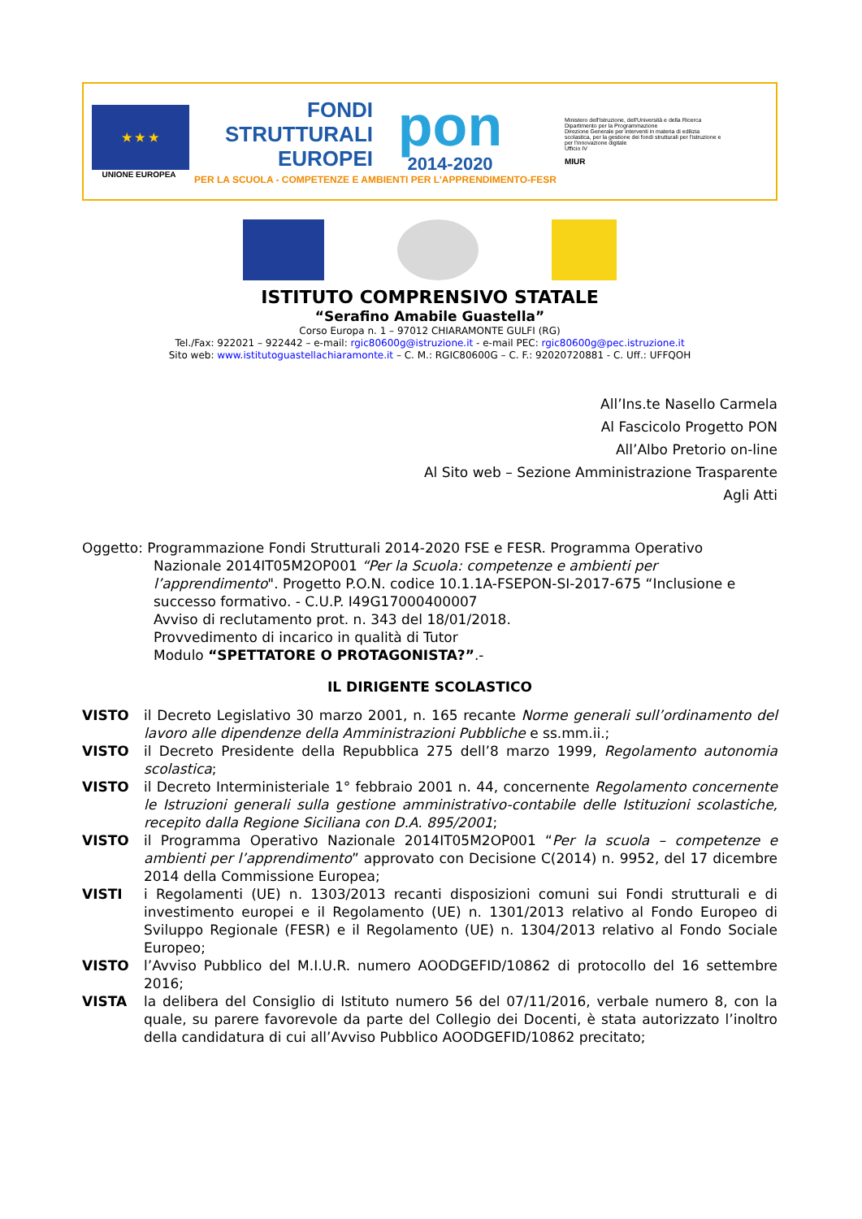★ ★ ★
UNIONE EUROPEA
FONDI
STRUTTURALI
EUROPEI
pon
2014-2020
PER LA SCUOLA - COMPETENZE E AMBIENTI PER L'APPRENDIMENTO-FESR
Ministero dell'Istruzione, dell'Università e della Ricerca
Dipartimento per la Programmazione
Direzione Generale per interventi in materia di edilizia scolastica, per la gestione dei fondi strutturali per l'istruzione e per l'innovazione digitale
Ufficio IV
MIUR
ISTITUTO COMPRENSIVO STATALE
“Serafino Amabile Guastella”
Corso Europa n. 1 – 97012 CHIARAMONTE GULFI (RG)
Tel./Fax: 922021 – 922442 – e-mail: rgic80600g@istruzione.it - e-mail PEC: rgic80600g@pec.istruzione.it
Sito web: www.istitutoguastellachiaramonte.it – C. M.: RGIC80600G – C. F.: 92020720881 - C. Uff.: UFFQOH
All’Ins.te Nasello Carmela
Al Fascicolo Progetto PON
All’Albo Pretorio on-line
Al Sito web – Sezione Amministrazione Trasparente
Agli Atti
Oggetto: Programmazione Fondi Strutturali 2014-2020 FSE e FESR. Programma Operativo
Nazionale 2014IT05M2OP001 “Per la Scuola: competenze e ambienti per l’apprendimento". Progetto P.O.N. codice 10.1.1A-FSEPON-SI-2017-675 “Inclusione e successo formativo. - C.U.P. I49G17000400007
Avviso di reclutamento prot. n. 343 del 18/01/2018.
Provvedimento di incarico in qualità di Tutor
Modulo “SPETTATORE O PROTAGONISTA?”.-
IL DIRIGENTE SCOLASTICO
VISTO il Decreto Legislativo 30 marzo 2001, n. 165 recante Norme generali sull’ordinamento del lavoro alle dipendenze della Amministrazioni Pubbliche e ss.mm.ii.;
VISTO il Decreto Presidente della Repubblica 275 dell’8 marzo 1999, Regolamento autonomia scolastica;
VISTO il Decreto Interministeriale 1° febbraio 2001 n. 44, concernente Regolamento concernente le Istruzioni generali sulla gestione amministrativo-contabile delle Istituzioni scolastiche, recepito dalla Regione Siciliana con D.A. 895/2001;
VISTO il Programma Operativo Nazionale 2014IT05M2OP001 “Per la scuola – competenze e ambienti per l’apprendimento” approvato con Decisione C(2014) n. 9952, del 17 dicembre 2014 della Commissione Europea;
VISTI i Regolamenti (UE) n. 1303/2013 recanti disposizioni comuni sui Fondi strutturali e di investimento europei e il Regolamento (UE) n. 1301/2013 relativo al Fondo Europeo di Sviluppo Regionale (FESR) e il Regolamento (UE) n. 1304/2013 relativo al Fondo Sociale Europeo;
VISTO l’Avviso Pubblico del M.I.U.R. numero AOODGEFID/10862 di protocollo del 16 settembre 2016;
VISTA la delibera del Consiglio di Istituto numero 56 del 07/11/2016, verbale numero 8, con la quale, su parere favorevole da parte del Collegio dei Docenti, è stata autorizzato l’inoltro della candidatura di cui all’Avviso Pubblico AOODGEFID/10862 precitato;